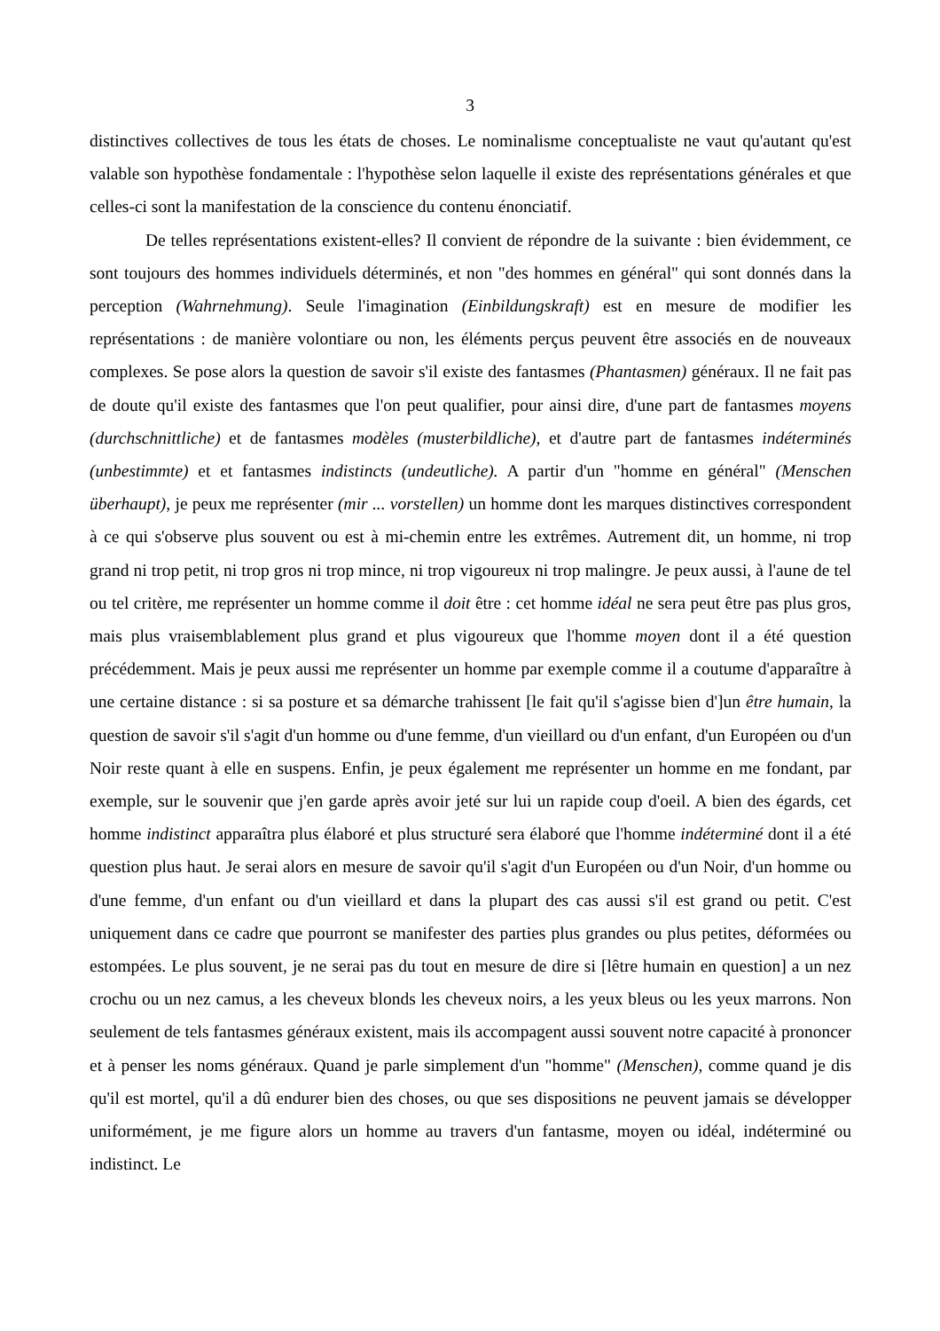3
distinctives collectives de tous les états de choses. Le nominalisme conceptualiste ne vaut qu'autant qu'est valable son hypothèse fondamentale : l'hypothèse selon laquelle il existe des représentations générales et que celles-ci sont la manifestation de la conscience du contenu énonciatif.
De telles représentations existent-elles? Il convient de répondre de la suivante : bien évidemment, ce sont toujours des hommes individuels déterminés, et non "des hommes en général" qui sont donnés dans la perception (Wahrnehmung). Seule l'imagination (Einbildungskraft) est en mesure de modifier les représentations : de manière volontiare ou non, les éléments perçus peuvent être associés en de nouveaux complexes. Se pose alors la question de savoir s'il existe des fantasmes (Phantasmen) généraux. Il ne fait pas de doute qu'il existe des fantasmes que l'on peut qualifier, pour ainsi dire, d'une part de fantasmes moyens (durchschnittliche) et de fantasmes modèles (musterbildliche), et d'autre part de fantasmes indéterminés (unbestimmte) et et fantasmes indistincts (undeutliche). A partir d'un "homme en général" (Menschen überhaupt), je peux me représenter (mir ... vorstellen) un homme dont les marques distinctives correspondent à ce qui s'observe plus souvent ou est à mi-chemin entre les extrêmes. Autrement dit, un homme, ni trop grand ni trop petit, ni trop gros ni trop mince, ni trop vigoureux ni trop malingre. Je peux aussi, à l'aune de tel ou tel critère, me représenter un homme comme il doit être : cet homme idéal ne sera peut être pas plus gros, mais plus vraisemblablement plus grand et plus vigoureux que l'homme moyen dont il a été question précédemment. Mais je peux aussi me représenter un homme par exemple comme il a coutume d'apparaître à une certaine distance : si sa posture et sa démarche trahissent [le fait qu'il s'agisse bien d']un être humain, la question de savoir s'il s'agit d'un homme ou d'une femme, d'un vieillard ou d'un enfant, d'un Européen ou d'un Noir reste quant à elle en suspens. Enfin, je peux également me représenter un homme en me fondant, par exemple, sur le souvenir que j'en garde après avoir jeté sur lui un rapide coup d'oeil. A bien des égards, cet homme indistinct apparaîtra plus élaboré et plus structuré sera élaboré que l'homme indéterminé dont il a été question plus haut. Je serai alors en mesure de savoir qu'il s'agit d'un Européen ou d'un Noir, d'un homme ou d'une femme, d'un enfant ou d'un vieillard et dans la plupart des cas aussi s'il est grand ou petit. C'est uniquement dans ce cadre que pourront se manifester des parties plus grandes ou plus petites, déformées ou estompées. Le plus souvent, je ne serai pas du tout en mesure de dire si [lêtre humain en question] a un nez crochu ou un nez camus, a les cheveux blonds les cheveux noirs, a les yeux bleus ou les yeux marrons. Non seulement de tels fantasmes généraux existent, mais ils accompagent aussi souvent notre capacité à prononcer et à penser les noms généraux. Quand je parle simplement d'un "homme" (Menschen), comme quand je dis qu'il est mortel, qu'il a dû endurer bien des choses, ou que ses dispositions ne peuvent jamais se développer uniformément, je me figure alors un homme au travers d'un fantasme, moyen ou idéal, indéterminé ou indistinct. Le